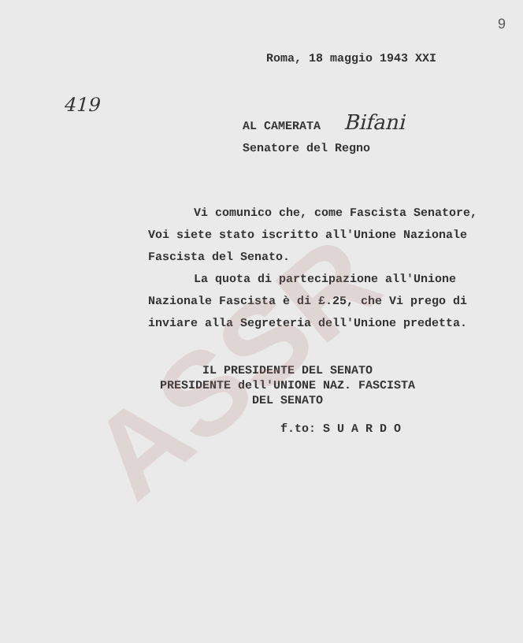9
ASSR
Roma, 18 maggio 1943 XXI
419
AL CAMERATA Bifani
Senatore del Regno
Vi comunico che, come Fascista Senatore, Voi siete stato iscritto all'Unione Nazionale Fascista del Senato.
La quota di partecipazione all'Unione Nazionale Fascista è di £.25, che Vi prego di inviare alla Segreteria dell'Unione predetta.
IL PRESIDENTE DEL SENATO
PRESIDENTE dell'UNIONE NAZ. FASCISTA
DEL SENATO
f.to: S U A R D O